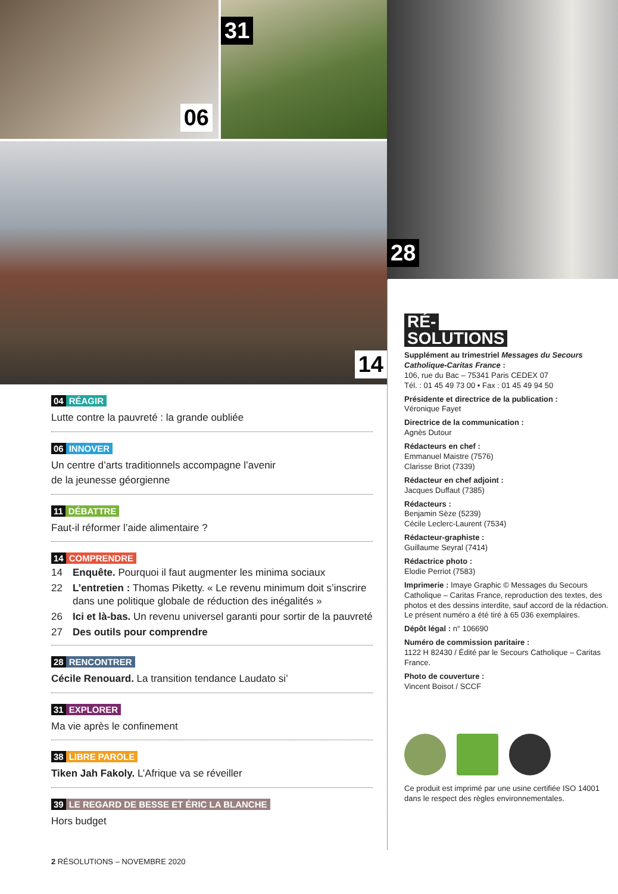06
31
14
04 RÉAGIR
Lutte contre la pauvreté : la grande oubliée
06 INNOVER
Un centre d’arts traditionnels accompagne l’avenir
de la jeunesse géorgienne
11 DÉBATTRE
Faut-il réformer l’aide alimentaire ?
14 COMPRENDRE
14 Enquête. Pourquoi il faut augmenter les minima sociaux
22 L’entretien : Thomas Piketty. « Le revenu minimum doit s’inscrire dans une politique globale de réduction des inégalités »
26 Ici et là-bas. Un revenu universel garanti pour sortir de la pauvreté
27 Des outils pour comprendre
28 RENCONTRER
Cécile Renouard. La transition tendance Laudato si’
31 EXPLORER
Ma vie après le confinement
38 LIBRE PAROLE
Tiken Jah Fakoly. L’Afrique va se réveiller
39 LE REGARD DE BESSE ET ÉRIC LA BLANCHE
Hors budget
2 RÉSOLUTIONS – NOVEMBRE 2020
28
RÉ-
SOLUTIONS
Supplément au trimestriel Messages du Secours Catholique-Caritas France :
106, rue du Bac – 75341 Paris CEDEX 07
Tél. : 01 45 49 73 00 • Fax : 01 45 49 94 50
Présidente et directrice de la publication :
Véronique Fayet
Directrice de la communication :
Agnès Dutour
Rédacteurs en chef :
Emmanuel Maistre (7576)
Clarisse Briot (7339)
Rédacteur en chef adjoint :
Jacques Duffaut (7385)
Rédacteurs :
Benjamin Sèze (5239)
Cécile Leclerc-Laurent (7534)
Rédacteur-graphiste :
Guillaume Seyral (7414)
Rédactrice photo :
Elodie Perriot (7583)
Imprimerie : Imaye Graphic © Messages du Secours Catholique – Caritas France, reproduction des textes, des photos et des dessins interdite, sauf accord de la rédaction. Le présent numéro a été tiré à 65 036 exemplaires.
Dépôt légal : n° 106690
Numéro de commission paritaire :
1122 H 82430 / Édité par le Secours Catholique – Caritas France.
Photo de couverture :
Vincent Boisot / SCCF
Ce produit est imprimé par une usine certifiée ISO 14001 dans le respect des règles environnementales.